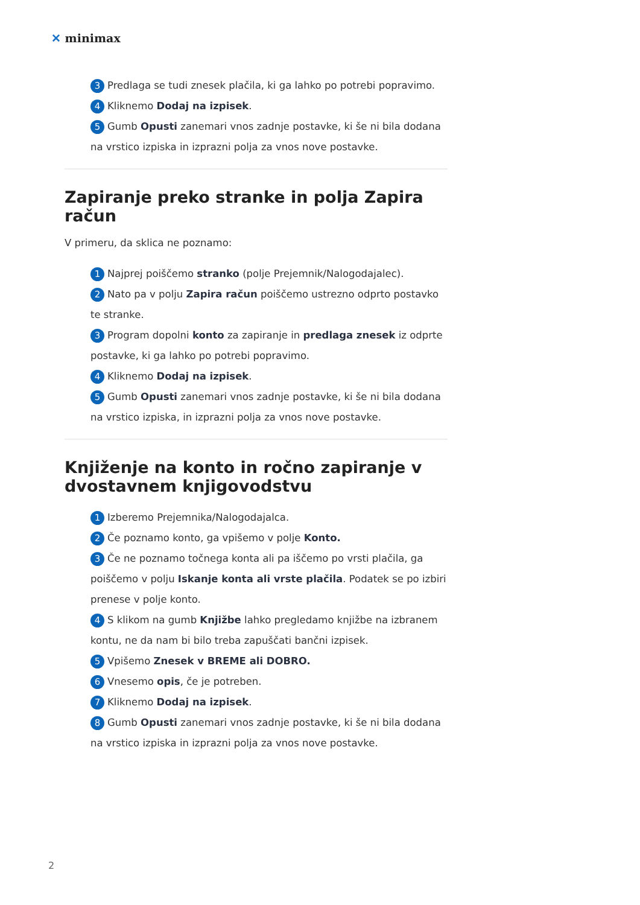✕ minimax
3 Predlaga se tudi znesek plačila, ki ga lahko po potrebi popravimo.
4 Kliknemo Dodaj na izpisek.
5 Gumb Opusti zanemari vnos zadnje postavke, ki še ni bila dodana na vrstico izpiska in izprazni polja za vnos nove postavke.
Zapiranje preko stranke in polja Zapira račun
V primeru, da sklica ne poznamo:
1 Najprej poiščemo stranko (polje Prejemnik/Nalogodajalec).
2 Nato pa v polju Zapira račun poiščemo ustrezno odprto postavko te stranke.
3 Program dopolni konto za zapiranje in predlaga znesek iz odprte postavke, ki ga lahko po potrebi popravimo.
4 Kliknemo Dodaj na izpisek.
5 Gumb Opusti zanemari vnos zadnje postavke, ki še ni bila dodana na vrstico izpiska, in izprazni polja za vnos nove postavke.
Knjiženje na konto in ročno zapiranje v dvostavnem knjigovodstvu
1 Izberemo Prejemnika/Nalogodajalca.
2 Če poznamo konto, ga vpišemo v polje Konto.
3 Če ne poznamo točnega konta ali pa iščemo po vrsti plačila, ga poiščemo v polju Iskanje konta ali vrste plačila. Podatek se po izbiri prenese v polje konto.
4 S klikom na gumb Knjižbe lahko pregledamo knjižbe na izbranem kontu, ne da nam bi bilo treba zapuščati bančni izpisek.
5 Vpišemo Znesek v BREME ali DOBRO.
6 Vnesemo opis, če je potreben.
7 Kliknemo Dodaj na izpisek.
8 Gumb Opusti zanemari vnos zadnje postavke, ki še ni bila dodana na vrstico izpiska in izprazni polja za vnos nove postavke.
2